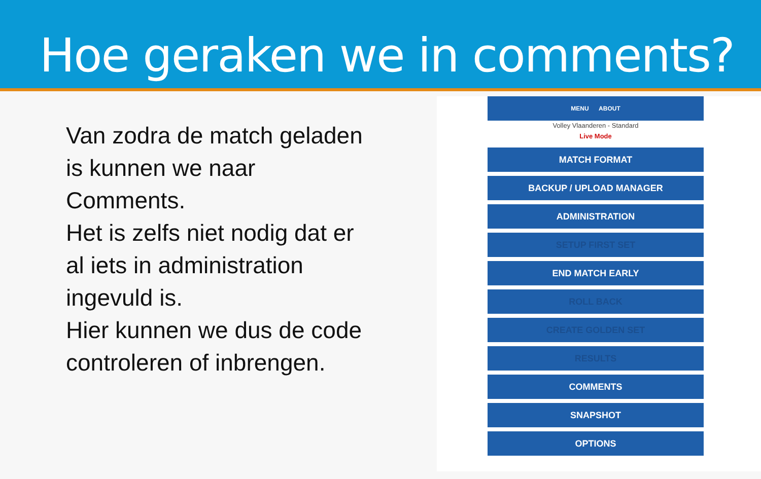Hoe geraken we in comments?
Van zodra de match geladen is kunnen we naar Comments.
Het is zelfs niet nodig dat er al iets in administration ingevuld is.
Hier kunnen we dus de code controleren of inbrengen.
MENU ABOUT
Volley Vlaanderen - Standard
Live Mode
MATCH FORMAT
BACKUP / UPLOAD MANAGER
ADMINISTRATION
SETUP FIRST SET
END MATCH EARLY
ROLL BACK
CREATE GOLDEN SET
RESULTS
COMMENTS
SNAPSHOT
OPTIONS